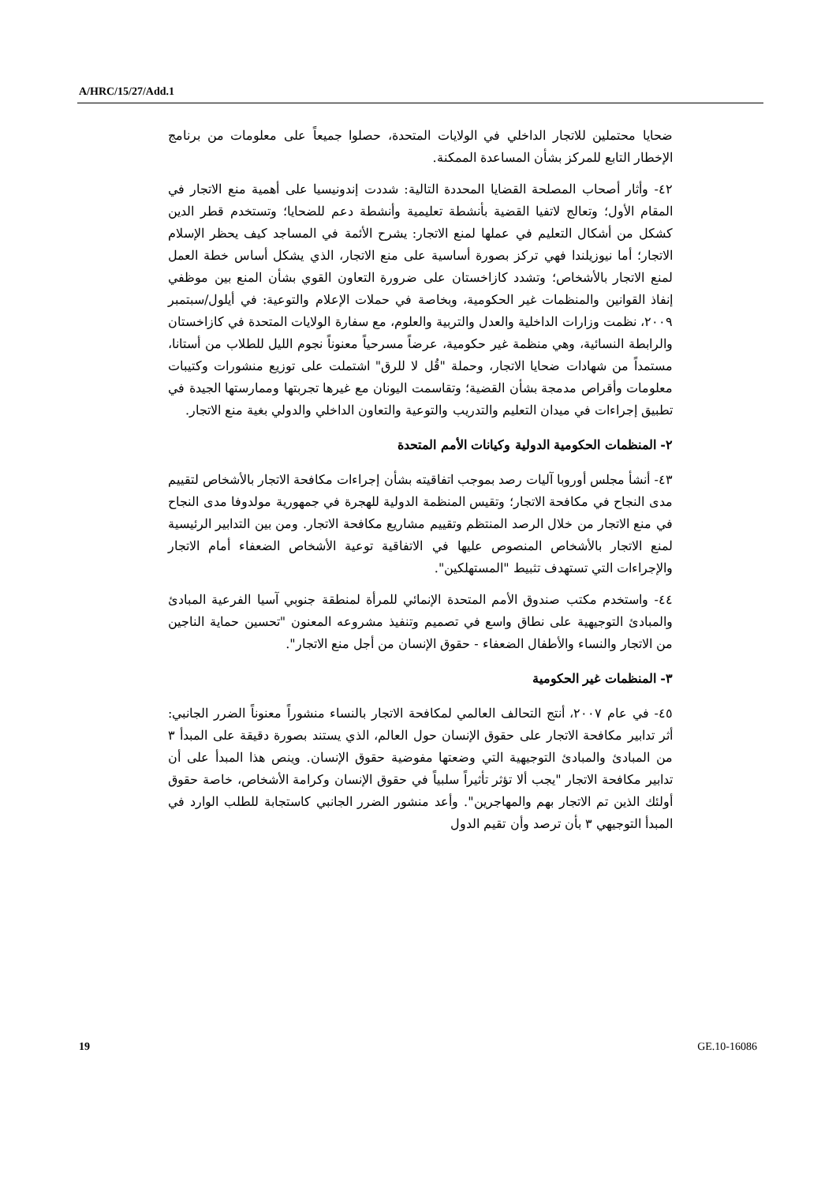A/HRC/15/27/Add.1
ضحايا محتملين للاتجار الداخلي في الولايات المتحدة، حصلوا جميعاً على معلومات من برنامج الإخطار التابع للمركز بشأن المساعدة الممكنة.
٤٢- وأثار أصحاب المصلحة القضايا المحددة التالية: شددت إندونيسيا على أهمية منع الاتجار في المقام الأول؛ وتعالج لاتفيا القضية بأنشطة تعليمية وأنشطة دعم للضحايا؛ وتستخدم قطر الدين كشكل من أشكال التعليم في عملها لمنع الاتجار: يشرح الأئمة في المساجد كيف يحظر الإسلام الاتجار؛ أما نيوزيلندا فهي تركز بصورة أساسية على منع الاتجار، الذي يشكل أساس خطة العمل لمنع الاتجار بالأشخاص؛ وتشدد كازاخستان على ضرورة التعاون القوي بشأن المنع بين موظفي إنفاذ القوانين والمنظمات غير الحكومية، وبخاصة في حملات الإعلام والتوعية: في أيلول/سبتمبر ٢٠٠٩، نظمت وزارات الداخلية والعدل والتربية والعلوم، مع سفارة الولايات المتحدة في كازاخستان والرابطة النسائية، وهي منظمة غير حكومية، عرضاً مسرحياً معنوناً نجوم الليل للطلاب من أستانا، مستمداً من شهادات ضحايا الاتجار، وحملة "قُل لا للرق" اشتملت على توزيع منشورات وكتيبات معلومات وأقراص مدمجة بشأن القضية؛ وتقاسمت اليونان مع غيرها تجربتها وممارستها الجيدة في تطبيق إجراءات في ميدان التعليم والتدريب والتوعية والتعاون الداخلي والدولي بغية منع الاتجار.
٢- المنظمات الحكومية الدولية وكيانات الأمم المتحدة
٤٣- أنشأ مجلس أوروبا آليات رصد بموجب اتفاقيته بشأن إجراءات مكافحة الاتجار بالأشخاص لتقييم مدى النجاح في مكافحة الاتجار؛ وتقيس المنظمة الدولية للهجرة في جمهورية مولدوفا مدى النجاح في منع الاتجار من خلال الرصد المنتظم وتقييم مشاريع مكافحة الاتجار. ومن بين التدابير الرئيسية لمنع الاتجار بالأشخاص المنصوص عليها في الاتفاقية توعية الأشخاص الضعفاء أمام الاتجار والإجراءات التي تستهدف تثبيط "المستهلكين".
٤٤- واستخدم مكتب صندوق الأمم المتحدة الإنمائي للمرأة لمنطقة جنوبي آسيا الفرعية المبادئ والمبادئ التوجيهية على نطاق واسع في تصميم وتنفيذ مشروعه المعنون "تحسين حماية الناجين من الاتجار والنساء والأطفال الضعفاء - حقوق الإنسان من أجل منع الاتجار".
٣- المنظمات غير الحكومية
٤٥- في عام ٢٠٠٧، أنتج التحالف العالمي لمكافحة الاتجار بالنساء منشوراً معنوناً الضرر الجانبي: أثر تدابير مكافحة الاتجار على حقوق الإنسان حول العالم، الذي يستند بصورة دقيقة على المبدأ ٣ من المبادئ والمبادئ التوجيهية التي وضعتها مفوضية حقوق الإنسان. وينص هذا المبدأ على أن تدابير مكافحة الاتجار "يجب ألا تؤثر تأثيراً سلبياً في حقوق الإنسان وكرامة الأشخاص، خاصة حقوق أولئك الذين تم الاتجار بهم والمهاجرين". وأعد منشور الضرر الجانبي كاستجابة للطلب الوارد في المبدأ التوجيهي ٣ بأن ترصد وأن تقيم الدول
19 GE.10-16086